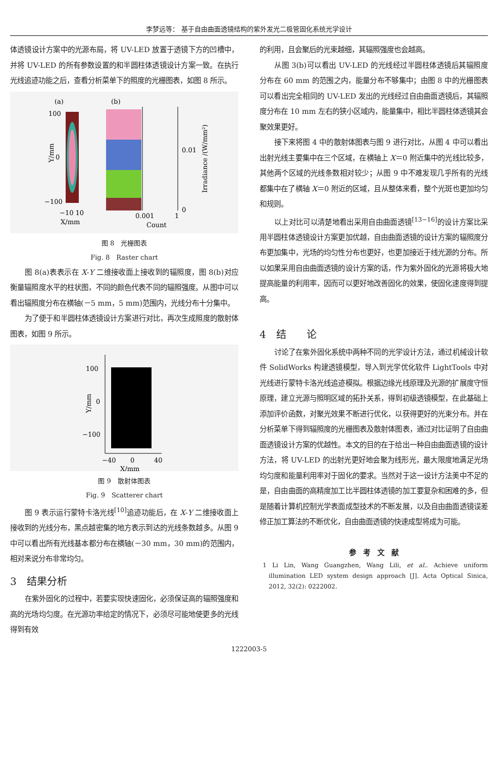李梦远等： 基于自由曲面透镜结构的紫外发光二极管固化系统光学设计
体透镜设计方案中的光源布局，将 UV-LED 放置于透镜下方的凹槽中，并将 UV-LED 的所有参数设置的和半圆柱体透镜设计方案一致。在执行光线追迹功能之后，查看分析菜单下的照度的光栅图表，如图 8 所示。
(a)
(b)
100
0
−100
Y/mm
−10 10
X/mm
0.01
0
0.001
1
Count
Irradiance /(W/mm²)
图 8　光栅图表
Fig. 8　Raster chart
图 8(a)表表示在 X-Y 二维接收面上接收到的辐照度，图 8(b)对应衡量辐照度水平的柱状图，不同的颜色代表不同的辐照强度。从图中可以看出辐照度分布在横轴(－5 mm，5 mm)范围内，光线分布十分集中。
为了便于和半圆柱体透镜设计方案进行对比，再次生成照度的散射体图表，如图 9 所示。
100
0
−100
Y/mm
−40
0
40
X/mm
图 9　散射体图表
Fig. 9　Scatterer chart
图 9 表示运行蒙特卡洛光线<sup>[10]</sup>追迹功能后，在 X-Y 二维接收面上接收到的光线分布，黑点越密集的地方表示到达的光线条数越多。从图 9 中可以看出所有光线基本都分布在横轴(－30 mm，30 mm)的范围内，相对来说分布非常均匀。
3　结果分析
在紫外固化的过程中，若要实现快速固化，必须保证高的辐照强度和高的光场均匀度。在光源功率给定的情况下，必须尽可能地使更多的光线得到有效
的利用，且会聚后的光束越细，其辐照强度也会越高。
从图 3(b)可以看出 UV-LED 的光线经过半圆柱体透镜后其辐照度分布在 60 mm 的范围之内，能量分布不够集中；由图 8 中的光栅图表可以看出完全相同的 UV-LED 发出的光线经过自由曲面透镜后，其辐照度分布在 10 mm 左右的狭小区域内，能量集中，相比半圆柱体透镜其会聚效果更好。
接下来将图 4 中的散射体图表与图 9 进行对比，从图 4 中可以看出出射光线主要集中在三个区域，在横轴上 X＝0 附近集中的光线比较多，其他两个区域的光线条数相对较少；从图 9 中不难发现几乎所有的光线都集中在了横轴 X＝0 附近的区域，且从整体来看，整个光斑也更加均匀和规则。
以上对比可以清楚地看出采用自由曲面透镜<sup>[13−16]</sup>的设计方案比采用半圆柱体透镜设计方案更加优越，自由曲面透镜的设计方案的辐照度分布更加集中，光场的均匀性分布也更好，也更加接近于线光源的分布。所以如果采用自由曲面透镜的设计方案的话，作为紫外固化的光源将极大地提高能量的利用率，因而可以更好地改善固化的效果，使固化速度得到提高。
4　结　　论
讨论了在紫外固化系统中两种不同的光学设计方法，通过机械设计软件 SolidWorks 构建透镜模型，导入到光学优化软件 LightTools 中对光线进行蒙特卡洛光线追迹模拟。根据边缘光线原理及光源的扩展度守恒原理，建立光源与照明区域的拓扑关系，得到初级透镜模型，在此基础上添加评价函数，对聚光效果不断进行优化，以获得更好的光束分布。并在分析菜单下得到辐照度的光栅图表及散射体图表，通过对比证明了自由曲面透镜设计方案的优越性。本文的目的在于给出一种自由曲面透镜的设计方法，将 UV-LED 的出射光更好地会聚为线形光，最大限度地满足光场均匀度和能量利用率对于固化的要求。当然对于这一设计方法美中不足的是，自由曲面的高精度加工比半圆柱体透镜的加工要复杂和困难的多，但是随着计算机控制光学表面成型技术的不断发展，以及自由曲面透镜误差修正加工算法的不断优化，自由曲面透镜的快速成型将成为可能。
参　考　文　献
1 Li Lin, Wang Guangzhen, Wang Lili, et al.. Achieve uniform illumination LED system design approach [J]. Acta Optical Sinica, 2012, 32(2): 0222002.
1222003-5